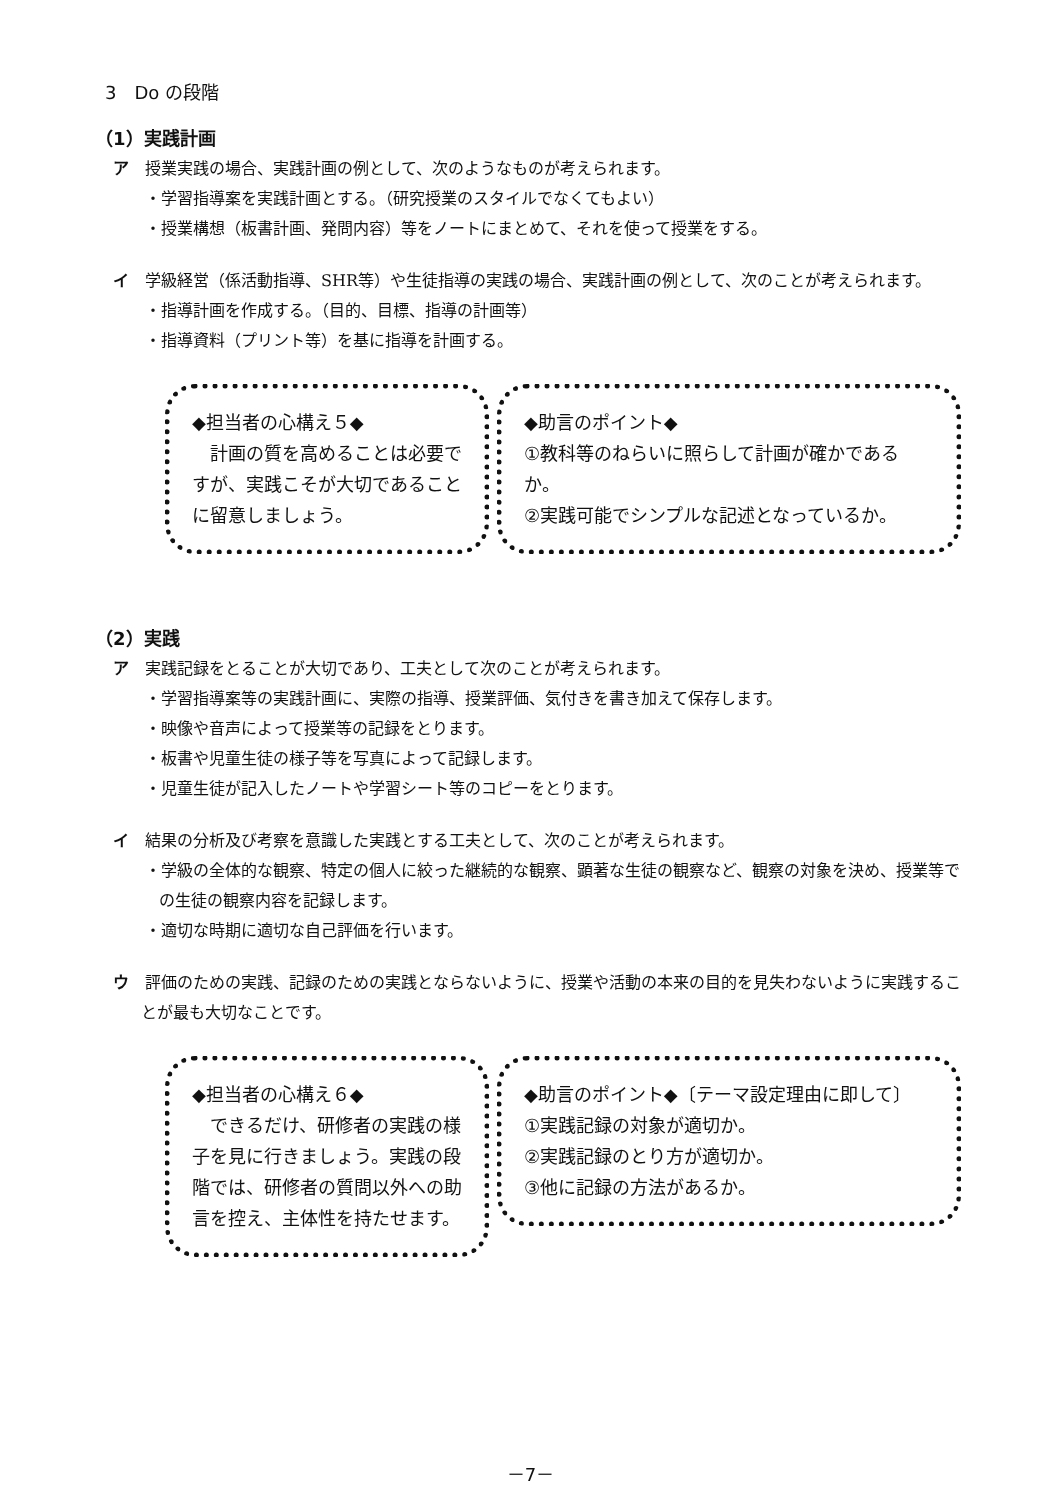3　Do の段階
（1）実践計画
ア　授業実践の場合、実践計画の例として、次のようなものが考えられます。
・学習指導案を実践計画とする。（研究授業のスタイルでなくてもよい）
・授業構想（板書計画、発問内容）等をノートにまとめて、それを使って授業をする。
イ　学級経営（係活動指導、SHR等）や生徒指導の実践の場合、実践計画の例として、次のことが考えられます。
・指導計画を作成する。（目的、目標、指導の計画等）
・指導資料（プリント等）を基に指導を計画する。
◆担当者の心構え５◆
　計画の質を高めることは必要ですが、実践こそが大切であることに留意しましょう。
◆助言のポイント◆
①教科等のねらいに照らして計画が確かであるか。
②実践可能でシンプルな記述となっているか。
（2）実践
ア　実践記録をとることが大切であり、工夫として次のことが考えられます。
・学習指導案等の実践計画に、実際の指導、授業評価、気付きを書き加えて保存します。
・映像や音声によって授業等の記録をとります。
・板書や児童生徒の様子等を写真によって記録します。
・児童生徒が記入したノートや学習シート等のコピーをとります。
イ　結果の分析及び考察を意識した実践とする工夫として、次のことが考えられます。
・学級の全体的な観察、特定の個人に絞った継続的な観察、顕著な生徒の観察など、観察の対象を決め、授業等での生徒の観察内容を記録します。
・適切な時期に適切な自己評価を行います。
ウ　評価のための実践、記録のための実践とならないように、授業や活動の本来の目的を見失わないように実践することが最も大切なことです。
◆担当者の心構え６◆
　できるだけ、研修者の実践の様子を見に行きましょう。実践の段階では、研修者の質問以外への助言を控え、主体性を持たせます。
◆助言のポイント◆〔テーマ設定理由に即して〕
①実践記録の対象が適切か。
②実践記録のとり方が適切か。
③他に記録の方法があるか。
－7－